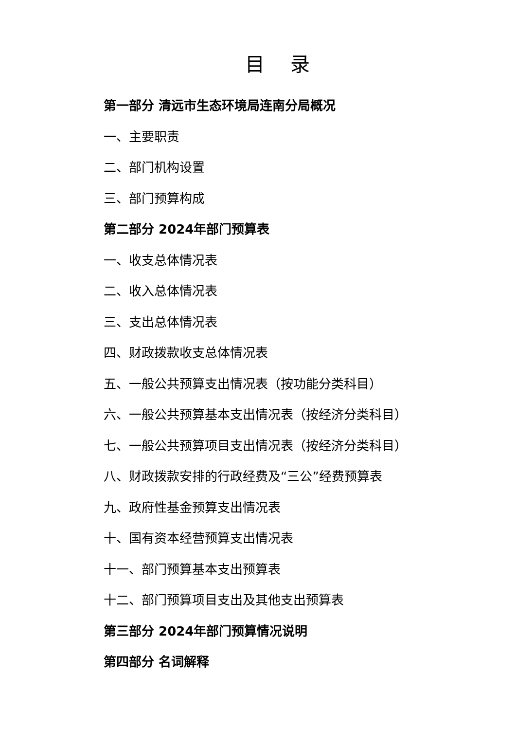目 录
第一部分 清远市生态环境局连南分局概况
一、主要职责
二、部门机构设置
三、部门预算构成
第二部分 2024年部门预算表
一、收支总体情况表
二、收入总体情况表
三、支出总体情况表
四、财政拨款收支总体情况表
五、一般公共预算支出情况表（按功能分类科目）
六、一般公共预算基本支出情况表（按经济分类科目）
七、一般公共预算项目支出情况表（按经济分类科目）
八、财政拨款安排的行政经费及“三公”经费预算表
九、政府性基金预算支出情况表
十、国有资本经营预算支出情况表
十一、部门预算基本支出预算表
十二、部门预算项目支出及其他支出预算表
第三部分 2024年部门预算情况说明
第四部分 名词解释